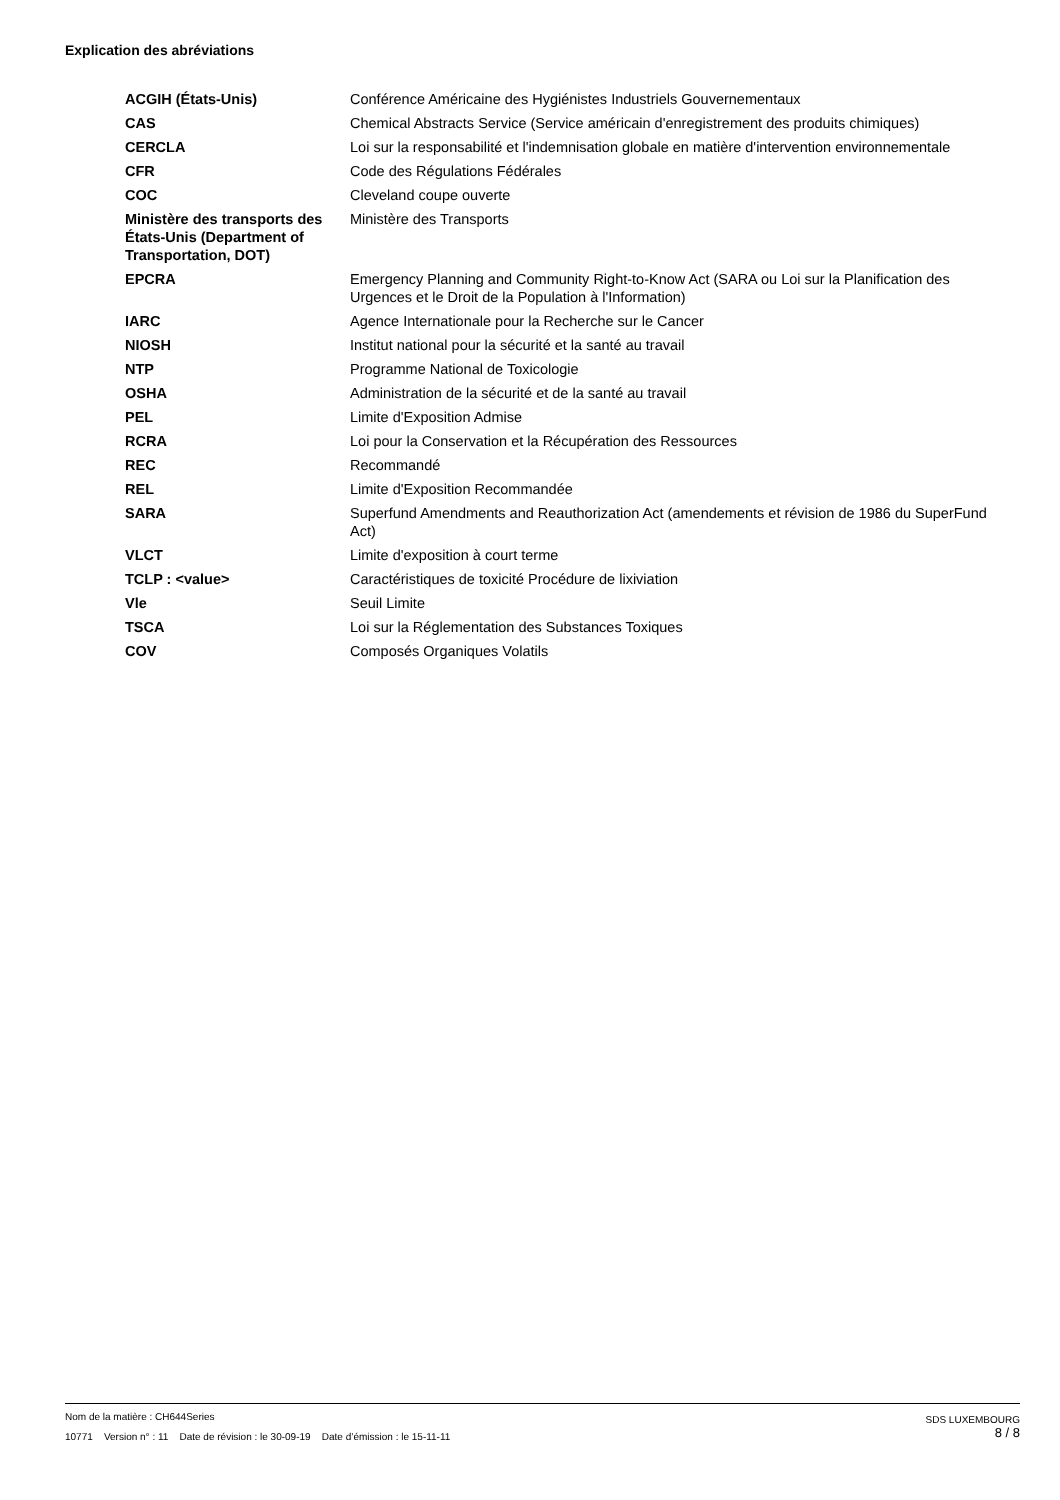Explication des abréviations
| ACGIH (États-Unis) | Conférence Américaine des Hygiénistes Industriels Gouvernementaux |
| CAS | Chemical Abstracts Service (Service américain d'enregistrement des produits chimiques) |
| CERCLA | Loi sur la responsabilité et l'indemnisation globale en matière d'intervention environnementale |
| CFR | Code des Régulations Fédérales |
| COC | Cleveland coupe ouverte |
| Ministère des transports des États-Unis (Department of Transportation, DOT) | Ministère des Transports |
| EPCRA | Emergency Planning and Community Right-to-Know Act (SARA ou Loi sur la Planification des Urgences et le Droit de la Population à l'Information) |
| IARC | Agence Internationale pour la Recherche sur le Cancer |
| NIOSH | Institut national pour la sécurité et la santé au travail |
| NTP | Programme National de Toxicologie |
| OSHA | Administration de la sécurité et de la santé au travail |
| PEL | Limite d'Exposition Admise |
| RCRA | Loi pour la Conservation et la Récupération des Ressources |
| REC | Recommandé |
| REL | Limite d'Exposition Recommandée |
| SARA | Superfund Amendments and Reauthorization Act (amendements et révision de 1986 du SuperFund Act) |
| VLCT | Limite d'exposition à court terme |
| TCLP : <value> | Caractéristiques de toxicité Procédure de lixiviation |
| Vle | Seuil Limite |
| TSCA | Loi sur la Réglementation des Substances Toxiques |
| COV | Composés Organiques Volatils |
Nom de la matière : CH644Series
10771 Version n° : 11 Date de révision : le 30-09-19 Date d’émission : le 15-11-11
SDS LUXEMBOURG
8 / 8